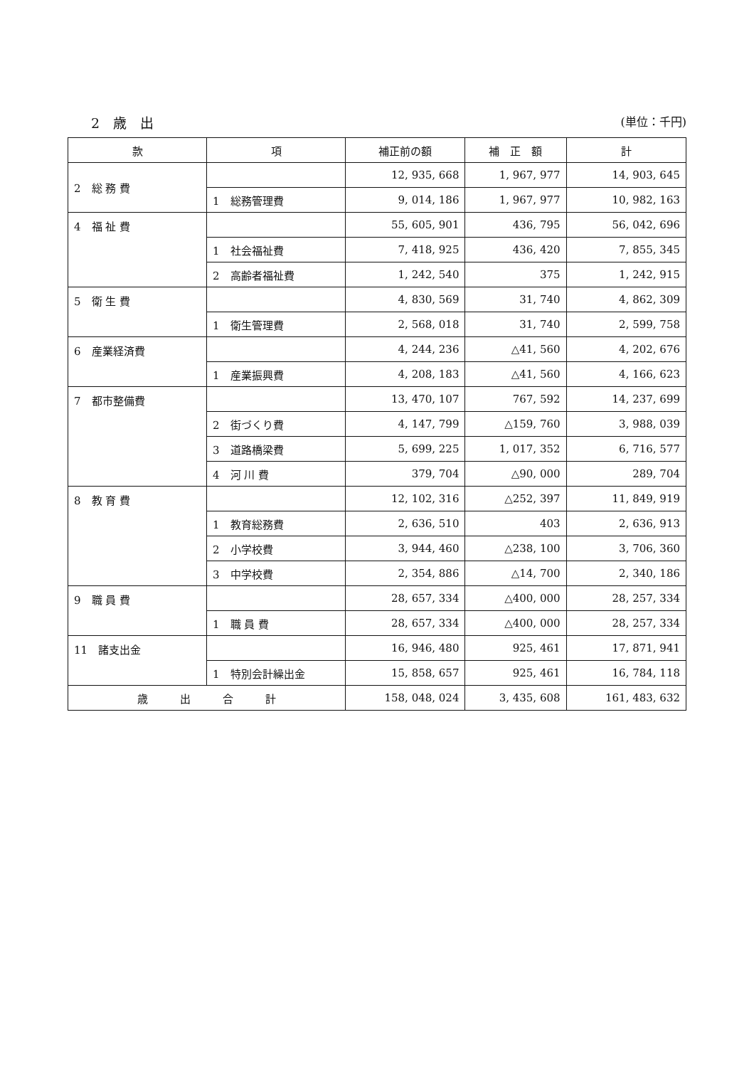2　歳　出 (単位：千円)
| 款 | 項 | 補正前の額 | 補 正 額 | 計 |
| --- | --- | --- | --- | --- |
| 2 総 務 費 | | 12, 935, 668 | 1, 967, 977 | 14, 903, 645 |
| | 1 総務管理費 | 9, 014, 186 | 1, 967, 977 | 10, 982, 163 |
| 4 福 祉 費 | | 55, 605, 901 | 436, 795 | 56, 042, 696 |
| | 1 社会福祉費 | 7, 418, 925 | 436, 420 | 7, 855, 345 |
| | 2 高齢者福祉費 | 1, 242, 540 | 375 | 1, 242, 915 |
| 5 衛 生 費 | | 4, 830, 569 | 31, 740 | 4, 862, 309 |
| | 1 衛生管理費 | 2, 568, 018 | 31, 740 | 2, 599, 758 |
| 6 産業経済費 | | 4, 244, 236 | △41, 560 | 4, 202, 676 |
| | 1 産業振興費 | 4, 208, 183 | △41, 560 | 4, 166, 623 |
| 7 都市整備費 | | 13, 470, 107 | 767, 592 | 14, 237, 699 |
| | 2 街づくり費 | 4, 147, 799 | △159, 760 | 3, 988, 039 |
| | 3 道路橋梁費 | 5, 699, 225 | 1, 017, 352 | 6, 716, 577 |
| | 4 河 川 費 | 379, 704 | △90, 000 | 289, 704 |
| 8 教 育 費 | | 12, 102, 316 | △252, 397 | 11, 849, 919 |
| | 1 教育総務費 | 2, 636, 510 | 403 | 2, 636, 913 |
| | 2 小学校費 | 3, 944, 460 | △238, 100 | 3, 706, 360 |
| | 3 中学校費 | 2, 354, 886 | △14, 700 | 2, 340, 186 |
| 9 職 員 費 | | 28, 657, 334 | △400, 000 | 28, 257, 334 |
| | 1 職 員 費 | 28, 657, 334 | △400, 000 | 28, 257, 334 |
| 11 諸支出金 | | 16, 946, 480 | 925, 461 | 17, 871, 941 |
| | 1 特別会計繰出金 | 15, 858, 657 | 925, 461 | 16, 784, 118 |
| 歳 出 合 計 | | 158, 048, 024 | 3, 435, 608 | 161, 483, 632 |